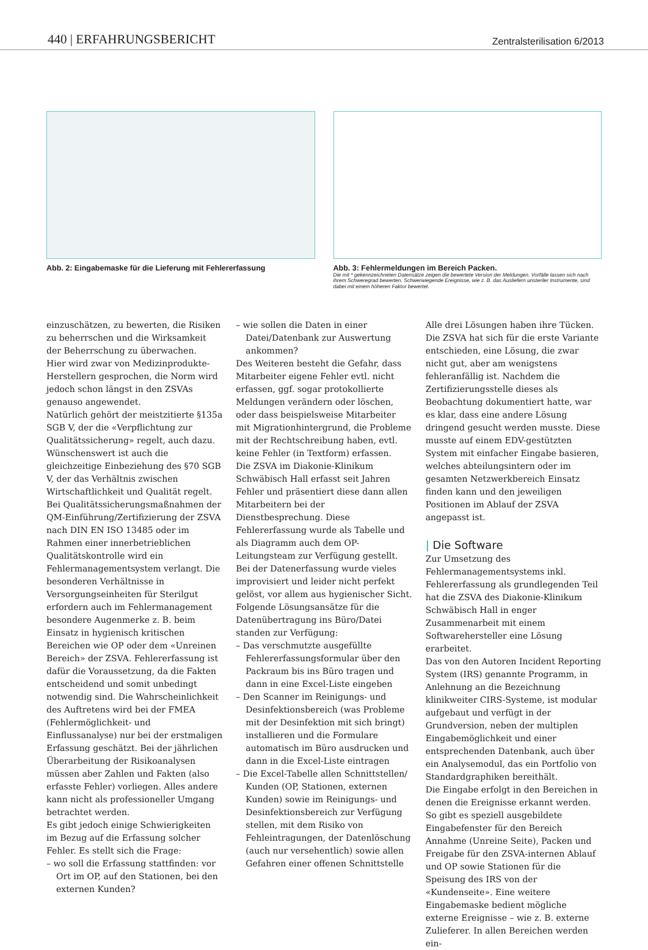440 | ERFAHRUNGSBERICHT
Zentralsterilisation 6/2013
Abb. 2: Eingabemaske für die Lieferung mit Fehlererfassung
Abb. 3: Fehlermeldungen im Bereich Packen.
Die mit * gekennzeichneten Datensätze zeigen die bewertete Version der Meldungen. Vorfälle lassen sich nach ihrem Schweregrad bewerten. Schwerwiegende Ereignisse, wie z. B. das Ausliefern unsteriler Instrumente, sind dabei mit einem höheren Faktor bewertet.
einzuschätzen, zu bewerten, die Risiken zu beherrschen und die Wirksamkeit der Beherrschung zu überwachen.
Hier wird zwar von Medizinprodukte-Herstellern gesprochen, die Norm wird jedoch schon längst in den ZSVAs genauso angewendet.
Natürlich gehört der meistzitierte §135a SGB V, der die «Verpflichtung zur Qualitätssicherung» regelt, auch dazu. Wünschenswert ist auch die gleichzeitige Einbeziehung des §70 SGB V, der das Verhältnis zwischen Wirtschaftlichkeit und Qualität regelt.
Bei Qualitätssicherungsmaßnahmen der QM-Einführung/Zertifizierung der ZSVA nach DIN EN ISO 13485 oder im Rahmen einer innerbetrieblichen Qualitätskontrolle wird ein Fehlermanagementsystem verlangt. Die besonderen Verhältnisse in Versorgungseinheiten für Sterilgut erfordern auch im Fehlermanagement besondere Augenmerke z. B. beim Einsatz in hygienisch kritischen Bereichen wie OP oder dem «Unreinen Bereich» der ZSVA. Fehlererfassung ist dafür die Voraussetzung, da die Fakten entscheidend und somit unbedingt notwendig sind. Die Wahrscheinlichkeit des Auftretens wird bei der FMEA (Fehlermöglichkeit- und Einflussanalyse) nur bei der erstmaligen Erfassung geschätzt. Bei der jährlichen Überarbeitung der Risikoanalysen müssen aber Zahlen und Fakten (also erfasste Fehler) vorliegen. Alles andere kann nicht als professioneller Umgang betrachtet werden.
Es gibt jedoch einige Schwierigkeiten im Bezug auf die Erfassung solcher Fehler. Es stellt sich die Frage:
– wo soll die Erfassung stattfinden: vor Ort im OP, auf den Stationen, bei den externen Kunden?
– wie sollen die Daten in einer Datei/Datenbank zur Auswertung ankommen?
Des Weiteren besteht die Gefahr, dass Mitarbeiter eigene Fehler evtl. nicht erfassen, ggf. sogar protokollierte Meldungen verändern oder löschen, oder dass beispielsweise Mitarbeiter mit Migrationhintergrund, die Probleme mit der Rechtschreibung haben, evtl. keine Fehler (in Textform) erfassen.
Die ZSVA im Diakonie-Klinikum Schwäbisch Hall erfasst seit Jahren Fehler und präsentiert diese dann allen Mitarbeitern bei der Dienstbesprechung. Diese Fehlererfassung wurde als Tabelle und als Diagramm auch dem OP-Leitungsteam zur Verfügung gestellt. Bei der Datenerfassung wurde vieles improvisiert und leider nicht perfekt gelöst, vor allem aus hygienischer Sicht.
Folgende Lösungsansätze für die Datenübertragung ins Büro/Datei standen zur Verfügung:
– Das verschmutzte ausgefüllte Fehlererfassungsformular über den Packraum bis ins Büro tragen und dann in eine Excel-Liste eingeben
– Den Scanner im Reinigungs- und Desinfektionsbereich (was Probleme mit der Desinfektion mit sich bringt) installieren und die Formulare automatisch im Büro ausdrucken und dann in die Excel-Liste eintragen
– Die Excel-Tabelle allen Schnittstellen/ Kunden (OP, Stationen, externen Kunden) sowie im Reinigungs- und Desinfektionsbereich zur Verfügung stellen, mit dem Risiko von Fehleintragungen, der Datenlöschung (auch nur versehentlich) sowie allen Gefahren einer offenen Schnittstelle
Alle drei Lösungen haben ihre Tücken. Die ZSVA hat sich für die erste Variante entschieden, eine Lösung, die zwar nicht gut, aber am wenigstens fehleranfällig ist. Nachdem die Zertifizierungsstelle dieses als Beobachtung dokumentiert hatte, war es klar, dass eine andere Lösung dringend gesucht werden musste. Diese musste auf einem EDV-gestützten System mit einfacher Eingabe basieren, welches abteilungsintern oder im gesamten Netzwerkbereich Einsatz finden kann und den jeweiligen Positionen im Ablauf der ZSVA angepasst ist.
| Die Software
Zur Umsetzung des Fehlermanagementsystems inkl. Fehlererfassung als grundlegenden Teil hat die ZSVA des Diakonie-Klinikum Schwäbisch Hall in enger Zusammenarbeit mit einem Softwarehersteller eine Lösung erarbeitet.
Das von den Autoren Incident Reporting System (IRS) genannte Programm, in Anlehnung an die Bezeichnung klinikweiter CIRS-Systeme, ist modular aufgebaut und verfügt in der Grundversion, neben der multiplen Eingabemöglichkeit und einer entsprechenden Datenbank, auch über ein Analysemodul, das ein Portfolio von Standardgraphiken bereithält.
Die Eingabe erfolgt in den Bereichen in denen die Ereignisse erkannt werden. So gibt es speziell ausgebildete Eingabefenster für den Bereich Annahme (Unreine Seite), Packen und Freigabe für den ZSVA-internen Ablauf und OP sowie Stationen für die Speisung des IRS von der «Kundenseite». Eine weitere Eingabemaske bedient mögliche externe Ereignisse – wie z. B. externe Zulieferer. In allen Bereichen werden ein-